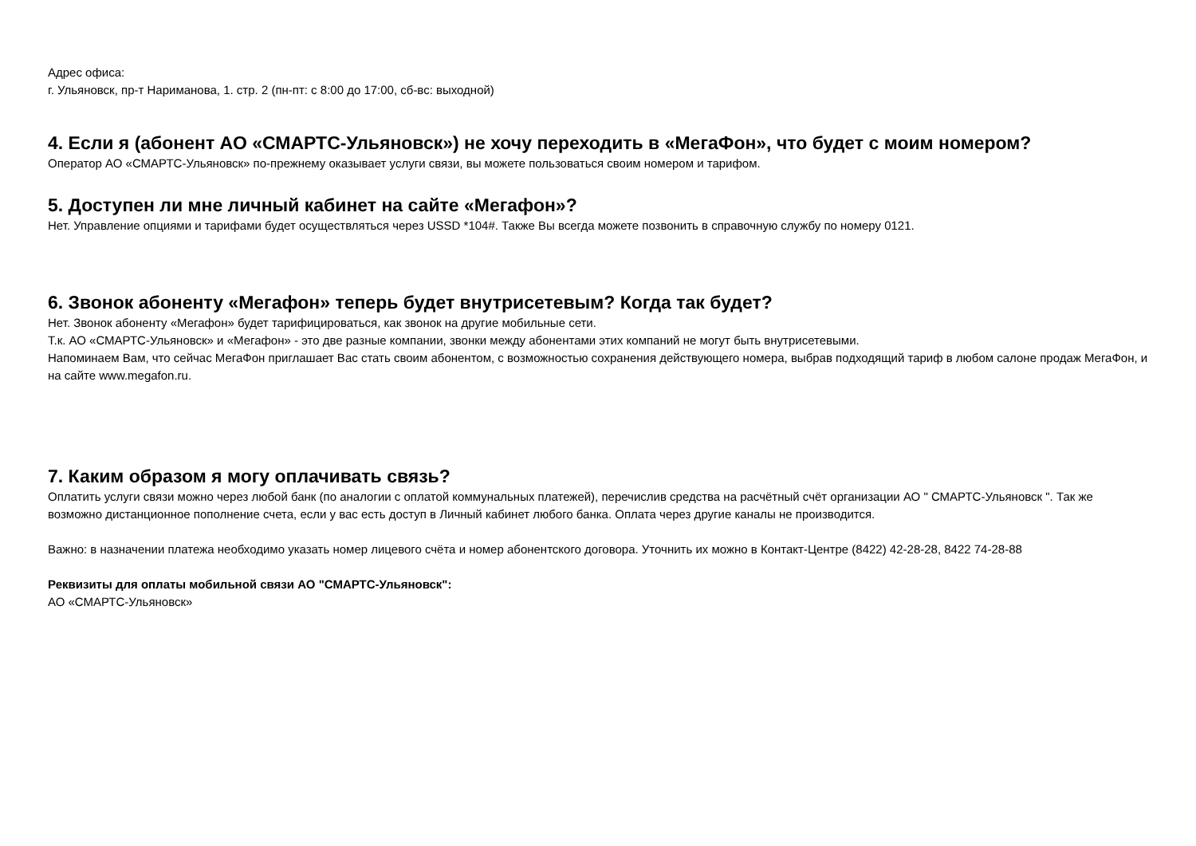Адрес офиса:
г. Ульяновск, пр-т Нариманова, 1. стр. 2 (пн-пт: с 8:00 до 17:00, сб-вс: выходной)
4. Если я (абонент АО «СМАРТС-Ульяновск») не хочу переходить в «МегаФон», что будет с моим номером?
Оператор АО «СМАРТС-Ульяновск» по-прежнему оказывает услуги связи, вы можете пользоваться своим номером и тарифом.
5. Доступен ли мне личный кабинет на сайте «Мегафон»?
Нет. Управление опциями и тарифами будет осуществляться через USSD *104#. Также Вы всегда можете позвонить в справочную службу по номеру 0121.
6. Звонок абоненту «Мегафон» теперь будет внутрисетевым? Когда так будет?
Нет. Звонок абоненту «Мегафон» будет тарифицироваться, как звонок на другие мобильные сети.
Т.к. АО «СМАРТС-Ульяновск» и «Мегафон» - это две разные компании, звонки между абонентами этих компаний не могут быть внутрисетевыми.
Напоминаем Вам, что сейчас МегаФон приглашает Вас стать своим абонентом, с возможностью сохранения действующего номера, выбрав подходящий тариф в любом салоне продаж МегаФон, и на сайте www.megafon.ru.
7. Каким образом я могу оплачивать связь?
Оплатить услуги связи можно через любой банк (по аналогии с оплатой коммунальных платежей), перечислив средства на расчётный счёт организации АО " СМАРТС-Ульяновск ". Так же возможно дистанционное пополнение счета, если у вас есть доступ в Личный кабинет любого банка. Оплата через другие каналы не производится.
Важно: в назначении платежа необходимо указать номер лицевого счёта и номер абонентского договора. Уточнить их можно в Контакт-Центре (8422) 42-28-28, 8422 74-28-88
Реквизиты для оплаты мобильной связи АО "СМАРТС-Ульяновск":
АО «СМАРТС-Ульяновск»